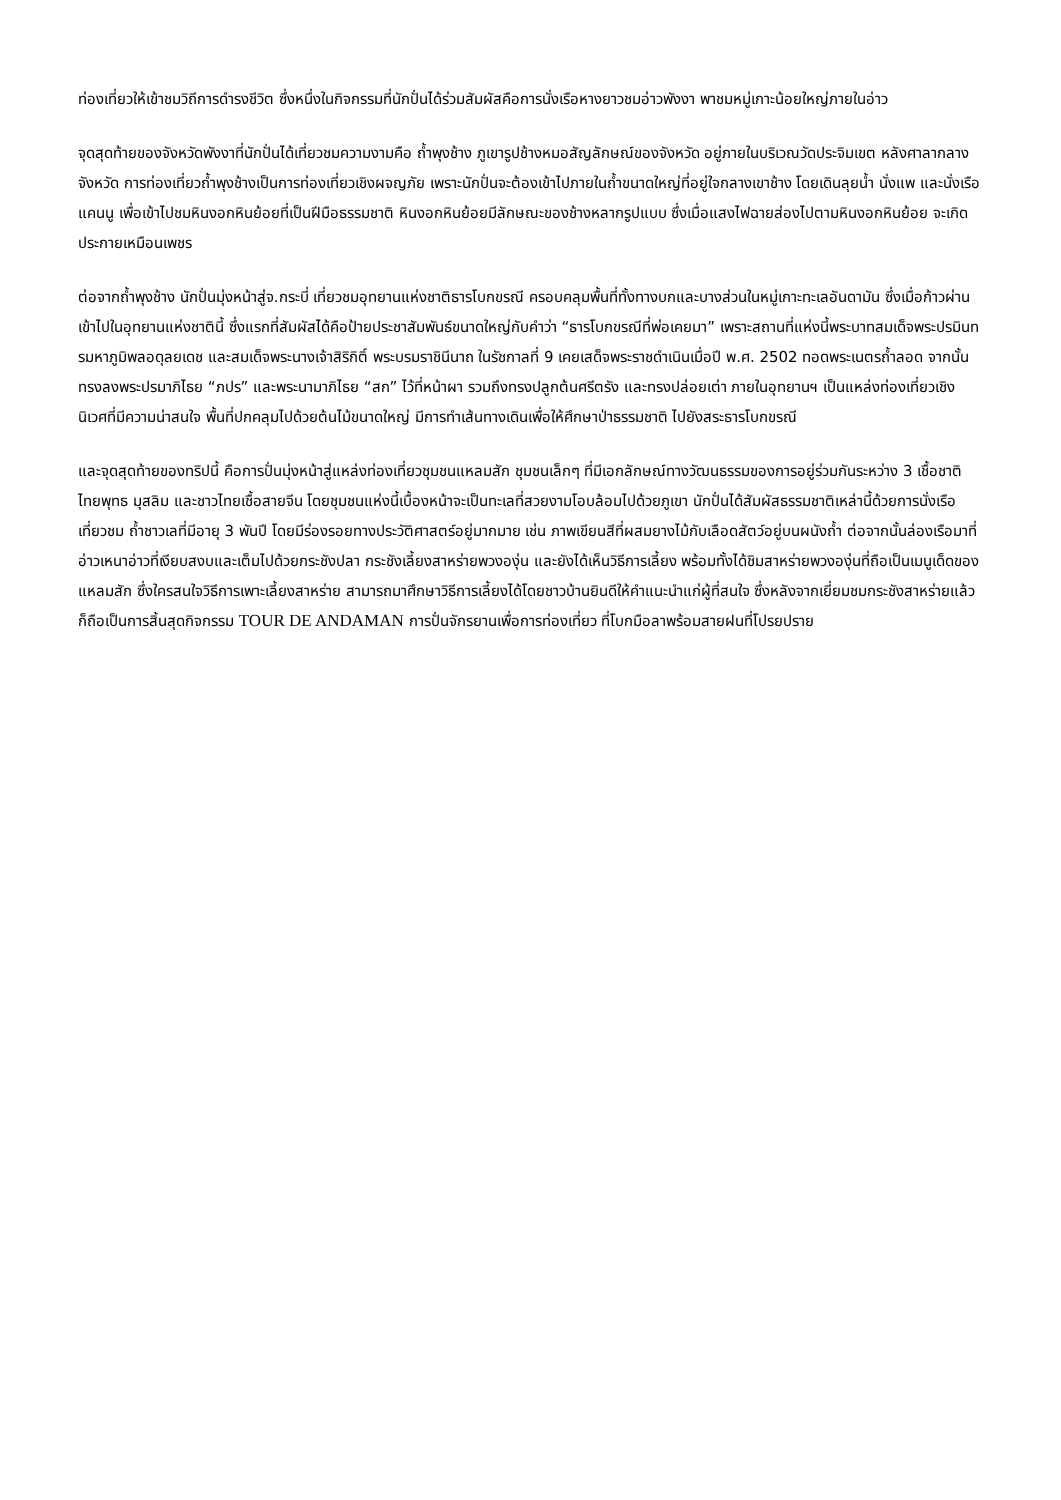ท่องเที่ยวให้เข้าชมวิถีการดำรงชีวิต ซึ่งหนึ่งในกิจกรรมที่นักปั่นได้ร่วมสัมผัสคือการนั่งเรือหางยาวชมอ่าวพังงา พาชมหมู่เกาะน้อยใหญ่ภายในอ่าว
จุดสุดท้ายของจังหวัดพังงาที่นักปั่นได้เที่ยวชมความงามคือ ถ้ำพุงช้าง ภูเขารูปช้างหมอสัญลักษณ์ของจังหวัด อยู่ภายในบริเวณวัดประจิมเขต หลังศาลากลางจังหวัด การท่องเที่ยวถ้ำพุงช้างเป็นการท่องเที่ยวเชิงผจญภัย เพราะนักปั่นจะต้องเข้าไปภายในถ้ำขนาดใหญ่ที่อยู่ใจกลางเขาช้าง โดยเดินลุยน้ำ นั่งแพ และนั่งเรือแคนนู เพื่อเข้าไปชมหินงอกหินย้อยที่เป็นฝีมือธรรมชาติ หินงอกหินย้อยมีลักษณะของช้างหลากรูปแบบ ซึ่งเมื่อแสงไฟฉายส่องไปตามหินงอกหินย้อย จะเกิดประกายเหมือนเพชร
ต่อจากถ้ำพุงช้าง นักปั่นมุ่งหน้าสู่จ.กระบี่ เที่ยวชมอุทยานแห่งชาติธารโบกขรณี ครอบคลุมพื้นที่ทั้งทางบกและบางส่วนในหมู่เกาะทะเลอันดามัน ซึ่งเมื่อก้าวผ่านเข้าไปในอุทยานแห่งชาตินี้ ซึ่งแรกที่สัมผัสได้คือป้ายประชาสัมพันธ์ขนาดใหญ่กับคำว่า “ธารโบกขรณีที่พ่อเคยมา” เพราะสถานที่แห่งนี้พระบาทสมเด็จพระปรมินทรมหาภูมิพลอดุลยเดช และสมเด็จพระนางเจ้าสิริกิติ์ พระบรมราชินีนาถ ในรัชกาลที่ 9 เคยเสด็จพระราชดำเนินเมื่อปี พ.ศ. 2502 ทอดพระเนตรถ้ำลอด จากนั้นทรงลงพระปรมาภิไธย “ภปร” และพระนามาภิไธย “สก” ไว้ที่หน้าผา รวมถึงทรงปลูกต้นศรีตรัง และทรงปล่อยเต่า ภายในอุทยานฯ เป็นแหล่งท่องเที่ยวเชิงนิเวศที่มีความน่าสนใจ พื้นที่ปกคลุมไปด้วยต้นไม้ขนาดใหญ่ มีการทำเส้นทางเดินเพื่อให้ศึกษาป่าธรรมชาติ ไปยังสระธารโบกขรณี
และจุดสุดท้ายของทริปนี้ คือการปั่นมุ่งหน้าสู่แหล่งท่องเที่ยวชุมชนแหลมสัก ชุมชนเล็กๆ ที่มีเอกลักษณ์ทางวัฒนธรรมของการอยู่ร่วมกันระหว่าง 3 เชื้อชาติ ไทยพุทธ มุสลิม และชาวไทยเชื้อสายจีน โดยชุมชนแห่งนี้เบื้องหน้าจะเป็นทะเลที่สวยงามโอบล้อมไปด้วยภูเขา นักปั่นได้สัมผัสธรรมชาติเหล่านี้ด้วยการนั่งเรือเที่ยวชม ถ้ำชาวเลที่มีอายุ 3 พันปี โดยมีร่องรอยทางประวัติศาสตร์อยู่มากมาย เช่น ภาพเขียนสีที่ผสมยางไม้กับเลือดสัตว์อยู่บนผนังถ้ำ ต่อจากนั้นล่องเรือมาที่อ่าวเหนาอ่าวที่เงียบสงบและเต็มไปด้วยกระชังปลา กระชังเลี้ยงสาหร่ายพวงองุ่น และยังได้เห็นวิธีการเลี้ยง พร้อมทั้งได้ชิมสาหร่ายพวงองุ่นที่ถือเป็นเมนูเด็ดของแหลมสัก ซึ่งใครสนใจวิธีการเพาะเลี้ยงสาหร่าย สามารถมาศึกษาวิธีการเลี้ยงได้โดยชาวบ้านยินดีให้คำแนะนำแก่ผู้ที่สนใจ ซึ่งหลังจากเยี่ยมชมกระชังสาหร่ายแล้ว ก็ถือเป็นการสิ้นสุดกิจกรรม TOUR DE ANDAMAN การปั่นจักรยานเพื่อการท่องเที่ยว ที่โบกมือลาพร้อมสายฝนที่โปรยปราย